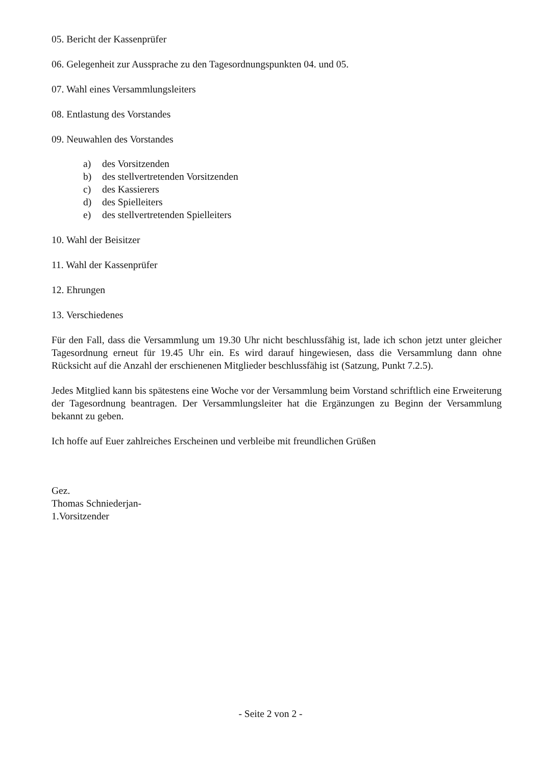05. Bericht der Kassenprüfer
06. Gelegenheit zur Aussprache zu den Tagesordnungspunkten 04. und 05.
07. Wahl eines Versammlungsleiters
08. Entlastung des Vorstandes
09. Neuwahlen des Vorstandes
a) des Vorsitzenden
b) des stellvertretenden Vorsitzenden
c) des Kassierers
d) des Spielleiters
e) des stellvertretenden Spielleiters
10. Wahl der Beisitzer
11. Wahl der Kassenprüfer
12. Ehrungen
13. Verschiedenes
Für den Fall, dass die Versammlung um 19.30 Uhr nicht beschlussfähig ist, lade ich schon jetzt unter gleicher Tagesordnung erneut für 19.45 Uhr ein. Es wird darauf hingewiesen, dass die Versammlung dann ohne Rücksicht auf die Anzahl der erschienenen Mitglieder beschlussfähig ist (Satzung, Punkt 7.2.5).
Jedes Mitglied kann bis spätestens eine Woche vor der Versammlung beim Vorstand schriftlich eine Erweiterung der Tagesordnung beantragen. Der Versammlungsleiter hat die Ergänzungen zu Beginn der Versammlung bekannt zu geben.
Ich hoffe auf Euer zahlreiches Erscheinen und verbleibe mit freundlichen Grüßen
Gez.
Thomas Schniederjan-
1.Vorsitzender
- Seite 2 von 2 -